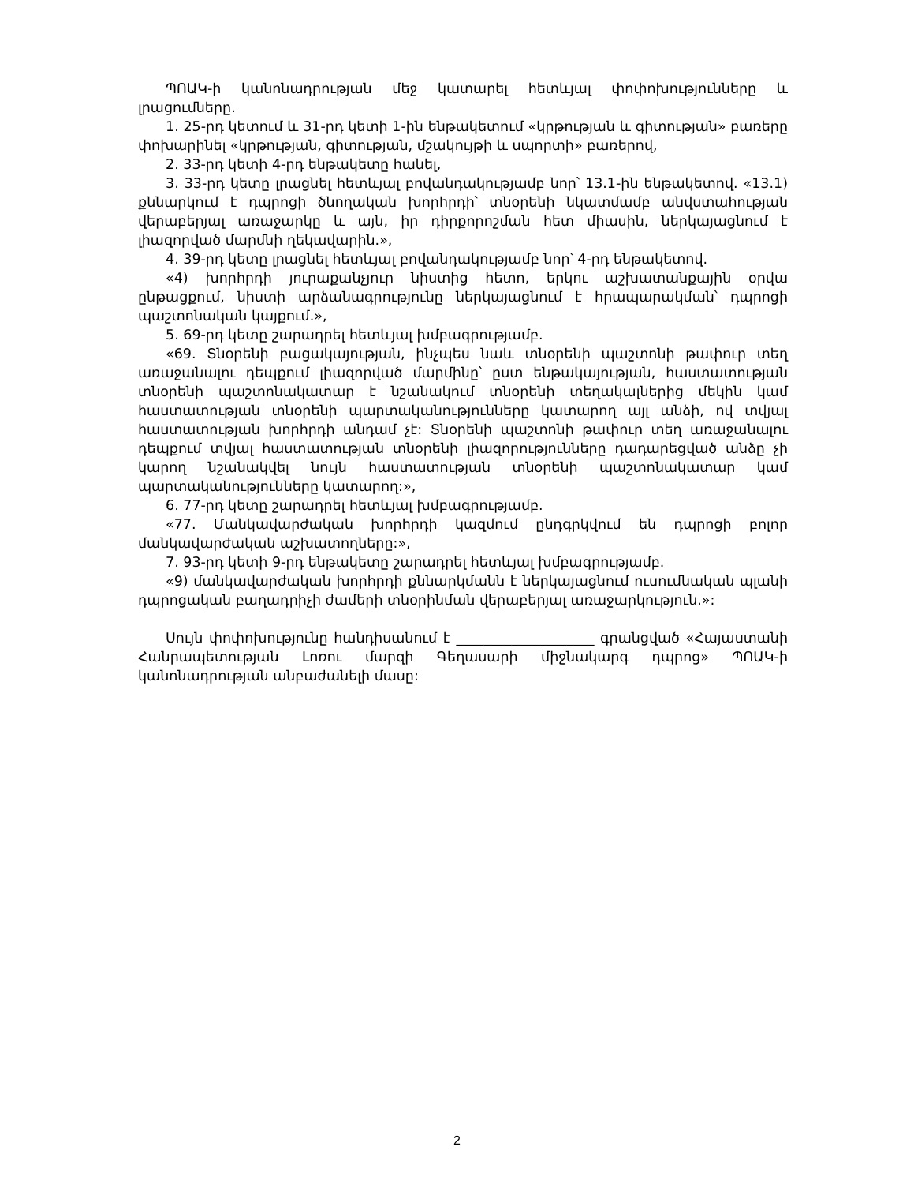ՊՈԱԿ-ի կանոնադրության մեջ կատարել հետևյալ փոփոխությունները և լրացումները.
1. 25-րդ կետում և 31-րդ կետի 1-ին ենթակետում «կրթության և գիտության» բառերը փոխարինել «կրթության, գիտության, մշակույթի և սպորտի» բառերով,
2. 33-րդ կետի 4-րդ ենթակետը հանել,
3. 33-րդ կետը լրացնել հետևյալ բովանդակությամբ նոր՝ 13.1-ին ենթակետով. «13.1) քննարկում է դպրոցի ծնողական խորհրդի՝ տնօրենի նկատմամբ անվստահության վերաբերյալ առաջարկը և այն, իր դիրքորոշման հետ միասին, ներկայացնում է լիազորված մարմնի ղեկավարին.»,
4. 39-րդ կետը լրացնել հետևյալ բովանդակությամբ նոր՝ 4-րդ ենթակետով.
«4) խորհրդի յուրաքանչյուր նիստից հետո, երկու աշխատանքային օրվա ընթացքում, նիստի արձանագրությունը ներկայացնում է հրապարակման՝ դպրոցի պաշտոնական կայքում.»,
5. 69-րդ կետը շարադրել հետևյալ խմբագրությամբ.
«69. Տնօրենի բացակայության, ինչպես նաև տնօրենի պաշտոնի թափուր տեղ առաջանալու դեպքում լիազորված մարմինը՝ ըստ ենթակայության, հաստատության տնօրենի պաշտոնակատար է նշանակում տնօրենի տեղակալներից մեկին կամ հաստատության տնօրենի պարտականությունները կատարող այլ անձի, ով տվյալ հաստատության խորհրդի անդամ չէ: Տնօրենի պաշտոնի թափուր տեղ առաջանալու դեպքում տվյալ հաստատության տնօրենի լիազորությունները դադարեցված անձը չի կարող նշանակվել նույն հաստատության տնօրենի պաշտոնակատար կամ պարտականությունները կատարող:»,
6. 77-րդ կետը շարադրել հետևյալ խմբագրությամբ.
«77. Մանկավարժական խորհրդի կազմում ընդգրկվում են դպրոցի բոլոր մանկավարժական աշխատողները:»,
7. 93-րդ կետի 9-րդ ենթակետը շարադրել հետևյալ խմբագրությամբ.
«9) մանկավարժական խորհրդի քննարկմանն է ներկայացնում ուսումնական պլանի դպրոցական բաղադրիչի ժամերի տնօրինման վերաբերյալ առաջարկություն.»:
Սույն փոփոխությունը հանդիսանում է ____________________ գրանցված «Հայաստանի Հանրապետության Լոռու մարզի Գեղասարի միջնակարգ դպրոց» ՊՈԱԿ-ի կանոնադրության անբաժանելի մասը:
2